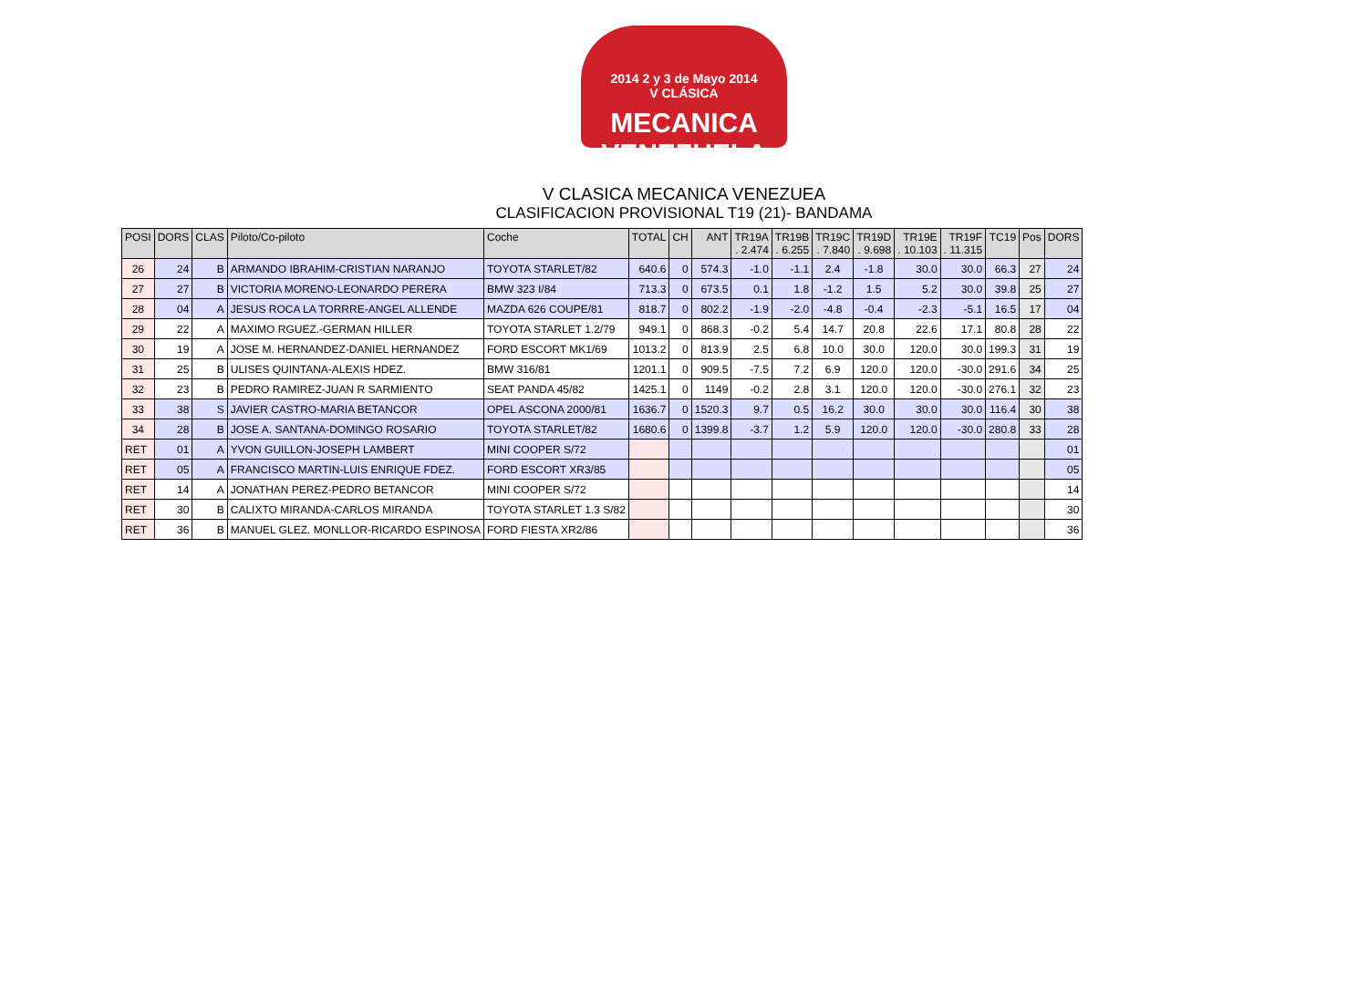2014 2 y 3 de Mayo 2014
V CLÁSICA
MECANICA VENEZUELA
V CLASICA MECANICA VENEZUEA
CLASIFICACION PROVISIONAL T19 (21)- BANDAMA
| POSI | DORS | CLAS | Piloto/Co-piloto | Coche | TOTAL | CH | ANT | TR19A . 2.474 | TR19B . 6.255 | TR19C . 7.840 | TR19D . 9.698 | TR19E . 10.103 | TR19F . 11.315 | TC19 | Pos | DORS |
| --- | --- | --- | --- | --- | --- | --- | --- | --- | --- | --- | --- | --- | --- | --- | --- | --- |
| 26 | 24 | B | ARMANDO IBRAHIM-CRISTIAN NARANJO | TOYOTA STARLET/82 | 640.6 | 0 | 574.3 | -1.0 | -1.1 | 2.4 | -1.8 | 30.0 | 30.0 | 66.3 | 27 | 24 |
| 27 | 27 | B | VICTORIA MORENO-LEONARDO PERERA | BMW 323 I/84 | 713.3 | 0 | 673.5 | 0.1 | 1.8 | -1.2 | 1.5 | 5.2 | 30.0 | 39.8 | 25 | 27 |
| 28 | 04 | A | JESUS ROCA LA TORRRE-ANGEL ALLENDE | MAZDA 626 COUPE/81 | 818.7 | 0 | 802.2 | -1.9 | -2.0 | -4.8 | -0.4 | -2.3 | -5.1 | 16.5 | 17 | 04 |
| 29 | 22 | A | MAXIMO RGUEZ.-GERMAN HILLER | TOYOTA STARLET 1.2/79 | 949.1 | 0 | 868.3 | -0.2 | 5.4 | 14.7 | 20.8 | 22.6 | 17.1 | 80.8 | 28 | 22 |
| 30 | 19 | A | JOSE M. HERNANDEZ-DANIEL HERNANDEZ | FORD ESCORT MK1/69 | 1013.2 | 0 | 813.9 | 2.5 | 6.8 | 10.0 | 30.0 | 120.0 | 30.0 | 199.3 | 31 | 19 |
| 31 | 25 | B | ULISES QUINTANA-ALEXIS HDEZ. | BMW 316/81 | 1201.1 | 0 | 909.5 | -7.5 | 7.2 | 6.9 | 120.0 | 120.0 | -30.0 | 291.6 | 34 | 25 |
| 32 | 23 | B | PEDRO RAMIREZ-JUAN R SARMIENTO | SEAT PANDA 45/82 | 1425.1 | 0 | 1149 | -0.2 | 2.8 | 3.1 | 120.0 | 120.0 | -30.0 | 276.1 | 32 | 23 |
| 33 | 38 | S | JAVIER CASTRO-MARIA BETANCOR | OPEL ASCONA 2000/81 | 1636.7 | 0 | 1520.3 | 9.7 | 0.5 | 16.2 | 30.0 | 30.0 | 30.0 | 116.4 | 30 | 38 |
| 34 | 28 | B | JOSE A. SANTANA-DOMINGO ROSARIO | TOYOTA STARLET/82 | 1680.6 | 0 | 1399.8 | -3.7 | 1.2 | 5.9 | 120.0 | 120.0 | -30.0 | 280.8 | 33 | 28 |
| RET | 01 | A | YVON GUILLON-JOSEPH LAMBERT | MINI COOPER S/72 | | | | | | | | | | | | 01 |
| RET | 05 | A | FRANCISCO MARTIN-LUIS ENRIQUE FDEZ. | FORD ESCORT XR3/85 | | | | | | | | | | | | 05 |
| RET | 14 | A | JONATHAN PEREZ-PEDRO BETANCOR | MINI COOPER S/72 | | | | | | | | | | | | 14 |
| RET | 30 | B | CALIXTO MIRANDA-CARLOS MIRANDA | TOYOTA STARLET 1.3 S/82 | | | | | | | | | | | | 30 |
| RET | 36 | B | MANUEL GLEZ. MONLLOR-RICARDO ESPINOSA | FORD FIESTA XR2/86 | | | | | | | | | | | | 36 |